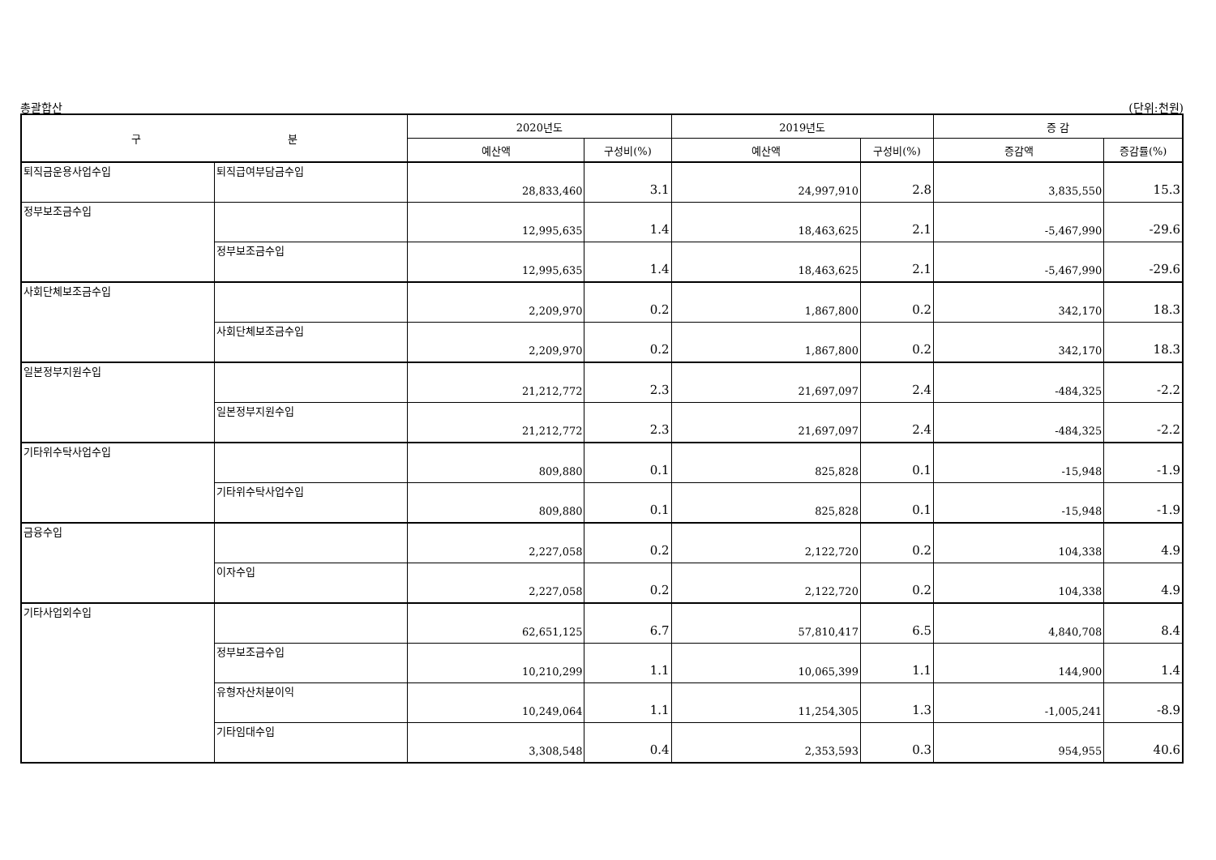총괄합산 (단위:천원)
| 구 분 | | 2020년도 | | 2019년도 | | 증 감 | |
| --- | --- | --- | --- | --- | --- | --- | --- |
| | | 예산액 | 구성비(%) | 예산액 | 구성비(%) | 증감액 | 증감률(%) |
| 퇴직금운용사업수입 | 퇴직급여부담금수입 | 28,833,460 | 3.1 | 24,997,910 | 2.8 | 3,835,550 | 15.3 |
| 정부보조금수입 | | 12,995,635 | 1.4 | 18,463,625 | 2.1 | -5,467,990 | -29.6 |
| | 정부보조금수입 | 12,995,635 | 1.4 | 18,463,625 | 2.1 | -5,467,990 | -29.6 |
| 사회단체보조금수입 | | 2,209,970 | 0.2 | 1,867,800 | 0.2 | 342,170 | 18.3 |
| | 사회단체보조금수입 | 2,209,970 | 0.2 | 1,867,800 | 0.2 | 342,170 | 18.3 |
| 일본정부지원수입 | | 21,212,772 | 2.3 | 21,697,097 | 2.4 | -484,325 | -2.2 |
| | 일본정부지원수입 | 21,212,772 | 2.3 | 21,697,097 | 2.4 | -484,325 | -2.2 |
| 기타위수탁사업수입 | | 809,880 | 0.1 | 825,828 | 0.1 | -15,948 | -1.9 |
| | 기타위수탁사업수입 | 809,880 | 0.1 | 825,828 | 0.1 | -15,948 | -1.9 |
| 금융수입 | | 2,227,058 | 0.2 | 2,122,720 | 0.2 | 104,338 | 4.9 |
| | 이자수입 | 2,227,058 | 0.2 | 2,122,720 | 0.2 | 104,338 | 4.9 |
| 기타사업외수입 | | 62,651,125 | 6.7 | 57,810,417 | 6.5 | 4,840,708 | 8.4 |
| | 정부보조금수입 | 10,210,299 | 1.1 | 10,065,399 | 1.1 | 144,900 | 1.4 |
| | 유형자산처분이익 | 10,249,064 | 1.1 | 11,254,305 | 1.3 | -1,005,241 | -8.9 |
| | 기타임대수입 | 3,308,548 | 0.4 | 2,353,593 | 0.3 | 954,955 | 40.6 |